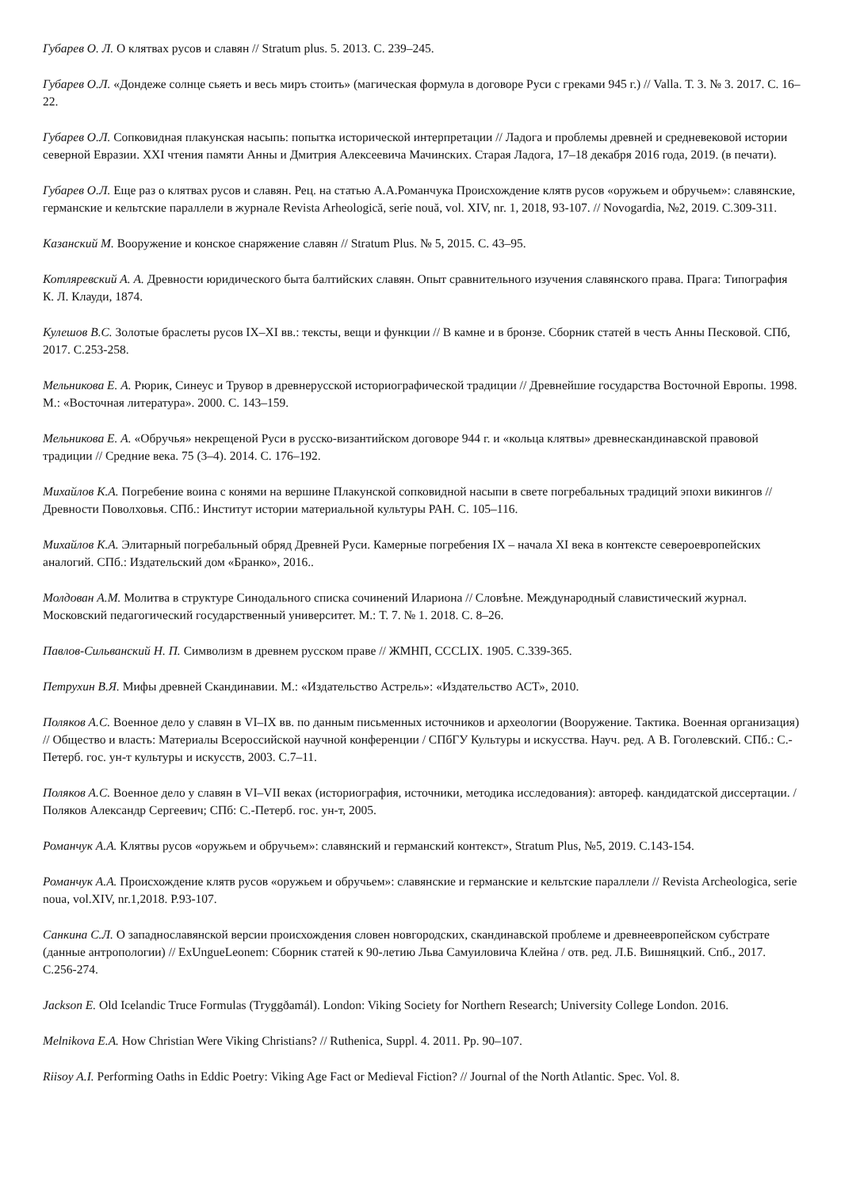Губарев О. Л. О клятвах русов и славян // Stratum plus. 5. 2013. С. 239–245.
Губарев О.Л. «Дондеже солнце сьяеть и весь миръ стоить» (магическая формула в договоре Руси с греками 945 г.) // Valla. Т. 3. № 3. 2017. С. 16–22.
Губарев О.Л. Сопковидная плакунская насыпь: попытка исторической интерпретации // Ладога и проблемы древней и средневековой истории северной Евразии. XXI чтения памяти Анны и Дмитрия Алексеевича Мачинских. Старая Ладога, 17–18 декабря 2016 года, 2019. (в печати).
Губарев О.Л. Еще раз о клятвах русов и славян. Рец. на статью А.А.Романчука Происхождение клятв русов «оружьем и обручьем»: славянские, германские и кельтские параллели в журнале Revista Arheologică, serie nouă, vol. XIV, nr. 1, 2018, 93-107. // Novogardia, №2, 2019. С.309-311.
Казанский М. Вооружение и конское снаряжение славян // Stratum Plus. № 5, 2015. С. 43–95.
Котляревский А. А. Древности юридического быта балтийских славян. Опыт сравнительного изучения славянского права. Прага: Типография К. Л. Клауди, 1874.
Кулешов В.С. Золотые браслеты русов IX–XI вв.: тексты, вещи и функции // В камне и в бронзе. Сборник статей в честь Анны Песковой. СПб, 2017. С.253-258.
Мельникова Е. А. Рюрик, Синеус и Трувор в древнерусской историографической традиции // Древнейшие государства Восточной Европы. 1998. М.: «Восточная литература». 2000. С. 143–159.
Мельникова Е. А. «Обручья» некрещеной Руси в русско-византийском договоре 944 г. и «кольца клятвы» древнескандинавской правовой традиции // Средние века. 75 (3–4). 2014. С. 176–192.
Михайлов К.А. Погребение воина с конями на вершине Плакунской сопковидной насыпи в свете погребальных традиций эпохи викингов // Древности Поволховья. СПб.: Институт истории материальной культуры РАН. С. 105–116.
Михайлов К.А. Элитарный погребальный обряд Древней Руси. Камерные погребения IX – начала XI века в контексте североевропейских аналогий. СПб.: Издательский дом «Бранко», 2016..
Молдован А.М. Молитва в структуре Синодального списка сочинений Илариона // Словѣне. Международный славистический журнал. Московский педагогический государственный университет. М.: Т. 7. № 1. 2018. С. 8–26.
Павлов-Сильванский Н. П. Символизм в древнем русском праве // ЖМНП, CCCLIX. 1905. С.339-365.
Петрухин В.Я. Мифы древней Скандинавии. М.: «Издательство Астрель»: «Издательство АСТ», 2010.
Поляков А.С. Военное дело у славян в VI–IX вв. по данным письменных источников и археологии (Вооружение. Тактика. Военная организация) // Общество и власть: Материалы Всероссийской научной конференции / СПбГУ Культуры и искусства. Науч. ред. А В. Гоголевский. СПб.: С.-Петерб. гос. ун-т культуры и искусств, 2003. С.7–11.
Поляков А.С. Военное дело у славян в VI–VII веках (историография, источники, методика исследования): автореф. кандидатской диссертации. / Поляков Александр Сергеевич; СПб: С.-Петерб. гос. ун-т, 2005.
Романчук А.А. Клятвы русов «оружьем и обручьем»: славянский и германский контекст», Stratum Plus, №5, 2019. С.143-154.
Романчук А.А. Происхождение клятв русов «оружьем и обручьем»: славянские и германские и кельтские параллели // Revista Archeologica, serie noua, vol.XIV, nr.1,2018. P.93-107.
Санкина С.Л. О западнославянской версии происхождения словен новгородских, скандинавской проблеме и древнеевропейском субстрате (данные антропологии) // ExUngueLeonem: Сборник статей к 90-летию Льва Самуиловича Клейна / отв. ред. Л.Б. Вишняцкий. Спб., 2017. С.256-274.
Jackson E. Old Icelandic Truce Formulas (Tryggðamál). London: Viking Society for Northern Research; University College London. 2016.
Melnikova E.A. How Christian Were Viking Christians? // Ruthenica, Suppl. 4. 2011. Pp. 90–107.
Riisoy A.I. Performing Oaths in Eddic Poetry: Viking Age Fact or Medieval Fiction? // Journal of the North Atlantic. Spec. Vol. 8.